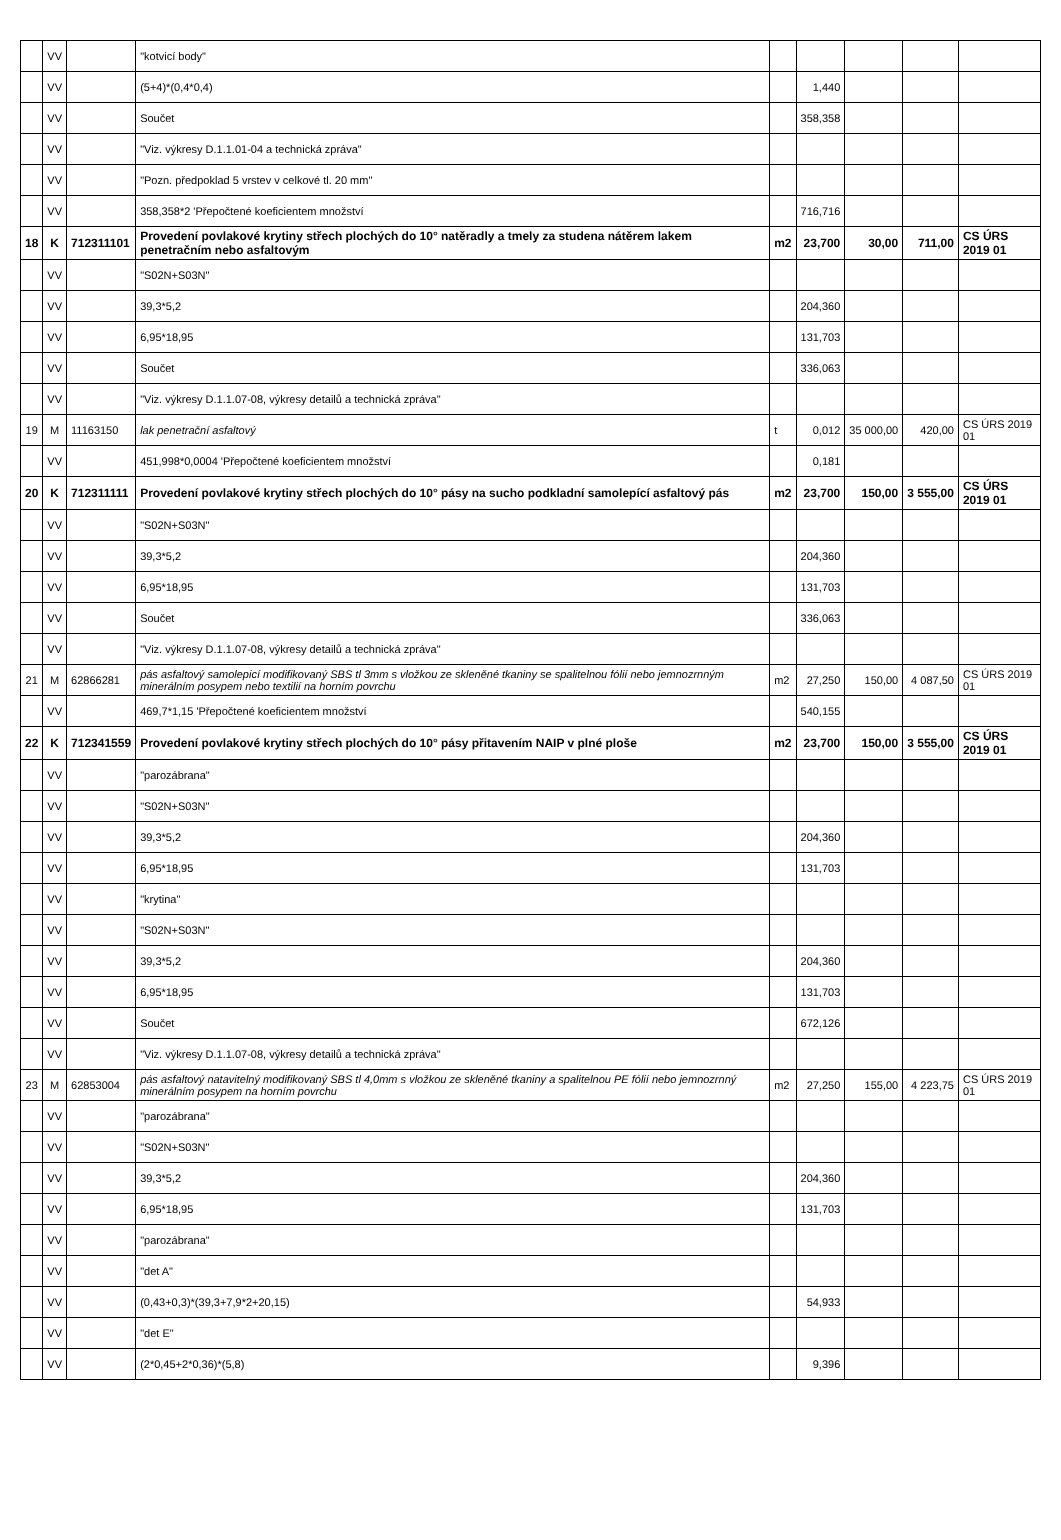| | VV | | "kotvicí body" | | | | | |
| | VV | | (5+4)*(0,4*0,4) | | 1,440 | | | |
| | VV | | Součet | | 358,358 | | | |
| | VV | | "Viz. výkresy D.1.1.01-04 a technická zpráva" | | | | | |
| | VV | | "Pozn. předpoklad 5 vrstev v celkové tl. 20 mm" | | | | | |
| | VV | | 358,358*2 'Přepočtené koeficientem množství | | 716,716 | | | |
| 18 | K | 712311101 | Provedení povlakové krytiny střech plochých do 10° natěradly a tmely za studena nátěrem lakem penetračním nebo asfaltovým | m2 | 23,700 | 30,00 | 711,00 | CS ÚRS 2019 01 |
| | VV | | "S02N+S03N" | | | | | |
| | VV | | 39,3*5,2 | | 204,360 | | | |
| | VV | | 6,95*18,95 | | 131,703 | | | |
| | VV | | Součet | | 336,063 | | | |
| | VV | | "Viz. výkresy D.1.1.07-08, výkresy detailů a technická zpráva" | | | | | |
| 19 | M | 11163150 | lak penetrační asfaltový | t | 0,012 | 35 000,00 | 420,00 | CS ÚRS 2019 01 |
| | VV | | 451,998*0,0004 'Přepočtené koeficientem množství | | 0,181 | | | |
| 20 | K | 712311111 | Provedení povlakové krytiny střech plochých do 10° pásy na sucho podkladní samolepící asfaltový pás | m2 | 23,700 | 150,00 | 3 555,00 | CS ÚRS 2019 01 |
| | VV | | "S02N+S03N" | | | | | |
| | VV | | 39,3*5,2 | | 204,360 | | | |
| | VV | | 6,95*18,95 | | 131,703 | | | |
| | VV | | Součet | | 336,063 | | | |
| | VV | | "Viz. výkresy D.1.1.07-08, výkresy detailů a technická zpráva" | | | | | |
| 21 | M | 62866281 | pás asfaltový samolepicí modifikovaný SBS tl 3mm s vložkou ze skleněné tkaniny se spalitelnou fólií nebo jemnozrnným minerálním posypem nebo textilií na horním povrchu | m2 | 27,250 | 150,00 | 4 087,50 | CS ÚRS 2019 01 |
| | VV | | 469,7*1,15 'Přepočtené koeficientem množství | | 540,155 | | | |
| 22 | K | 712341559 | Provedení povlakové krytiny střech plochých do 10° pásy přitavením NAIP v plné ploše | m2 | 23,700 | 150,00 | 3 555,00 | CS ÚRS 2019 01 |
| | VV | | "parozábrana" | | | | | |
| | VV | | "S02N+S03N" | | | | | |
| | VV | | 39,3*5,2 | | 204,360 | | | |
| | VV | | 6,95*18,95 | | 131,703 | | | |
| | VV | | "krytina" | | | | | |
| | VV | | "S02N+S03N" | | | | | |
| | VV | | 39,3*5,2 | | 204,360 | | | |
| | VV | | 6,95*18,95 | | 131,703 | | | |
| | VV | | Součet | | 672,126 | | | |
| | VV | | "Viz. výkresy D.1.1.07-08, výkresy detailů a technická zpráva" | | | | | |
| 23 | M | 62853004 | pás asfaltový natavitelný modifikovaný SBS tl 4,0mm s vložkou ze skleněné tkaniny a spalitelnou PE fólií nebo jemnozrnný minerálním posypem na horním povrchu | m2 | 27,250 | 155,00 | 4 223,75 | CS ÚRS 2019 01 |
| | VV | | "parozábrana" | | | | | |
| | VV | | "S02N+S03N" | | | | | |
| | VV | | 39,3*5,2 | | 204,360 | | | |
| | VV | | 6,95*18,95 | | 131,703 | | | |
| | VV | | "parozábrana" | | | | | |
| | VV | | "det A" | | | | | |
| | VV | | (0,43+0,3)*(39,3+7,9*2+20,15) | | 54,933 | | | |
| | VV | | "det E" | | | | | |
| | VV | | (2*0,45+2*0,36)*(5,8) | | 9,396 | | | |